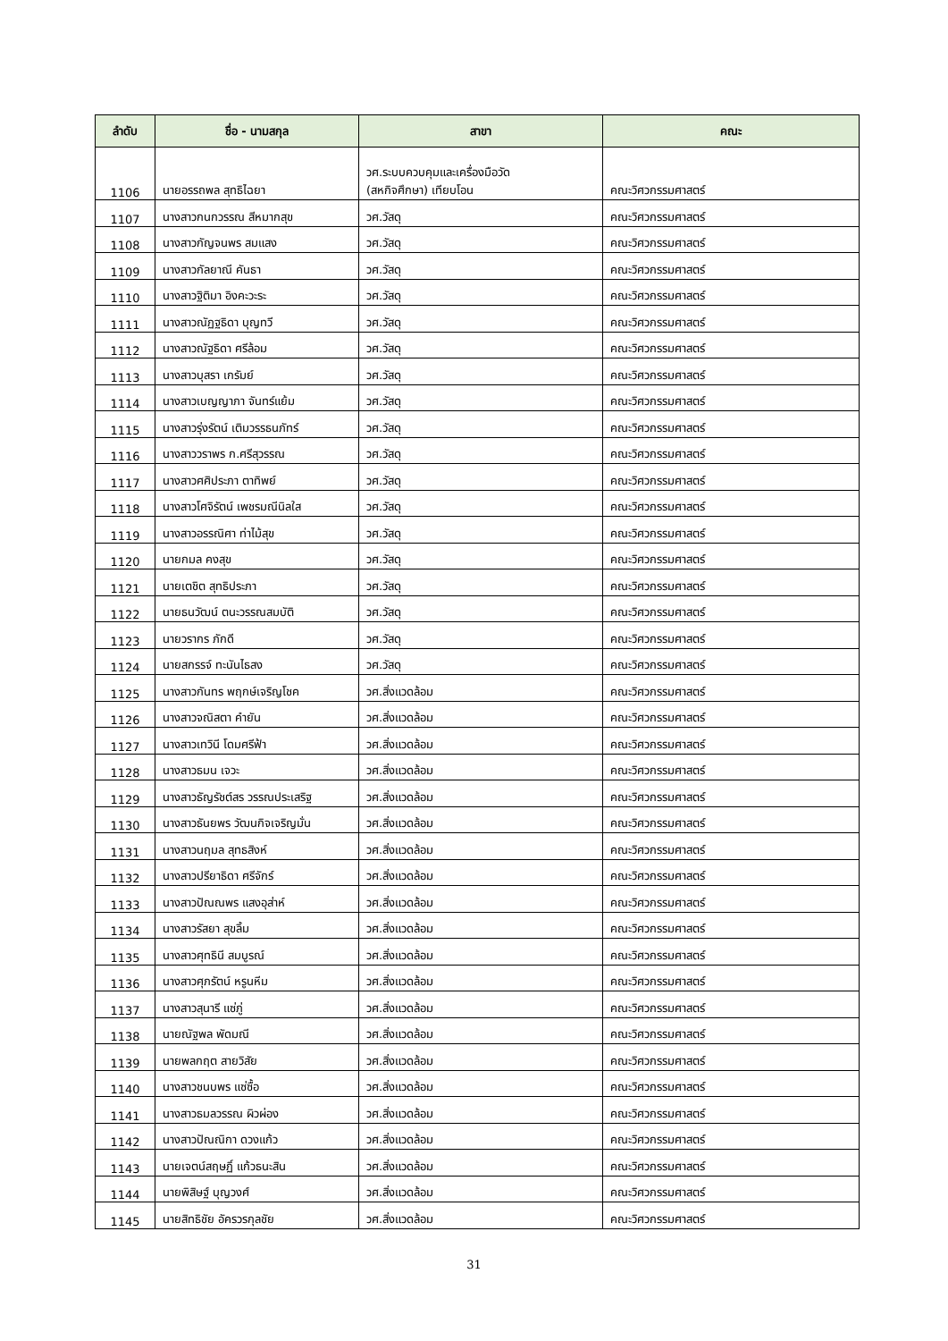| ลำดับ | ชื่อ - นามสกุล | สาขา | คณะ |
| --- | --- | --- | --- |
| 1106 | นายอรรถพล สุทธิไฉยา | วศ.ระบบควบคุมและเครื่องมือวัด (สหกิจศึกษา) เทียบโอน | คณะวิศวกรรมศาสตร์ |
| 1107 | นางสาวกนกวรรณ สีหมากสุข | วศ.วัสดุ | คณะวิศวกรรมศาสตร์ |
| 1108 | นางสาวกัญจนพร สมแสง | วศ.วัสดุ | คณะวิศวกรรมศาสตร์ |
| 1109 | นางสาวกัลยาณี คันธา | วศ.วัสดุ | คณะวิศวกรรมศาสตร์ |
| 1110 | นางสาวฐิติมา อิงคะวะระ | วศ.วัสดุ | คณะวิศวกรรมศาสตร์ |
| 1111 | นางสาวณัฏฐธิดา บุญทวี | วศ.วัสดุ | คณะวิศวกรรมศาสตร์ |
| 1112 | นางสาวณัฐธิดา ศรีล้อม | วศ.วัสดุ | คณะวิศวกรรมศาสตร์ |
| 1113 | นางสาวบุสรา เกรัมย์ | วศ.วัสดุ | คณะวิศวกรรมศาสตร์ |
| 1114 | นางสาวเบญญาภา จันทร์แย้ม | วศ.วัสดุ | คณะวิศวกรรมศาสตร์ |
| 1115 | นางสาวรุ่งรัตน์ เติมวรรธนภัทร์ | วศ.วัสดุ | คณะวิศวกรรมศาสตร์ |
| 1116 | นางสาววราพร ก.ศรีสุวรรณ | วศ.วัสดุ | คณะวิศวกรรมศาสตร์ |
| 1117 | นางสาวศศิประภา ตาทิพย์ | วศ.วัสดุ | คณะวิศวกรรมศาสตร์ |
| 1118 | นางสาวโศจิรัตน์ เพชรมณีนิลใส | วศ.วัสดุ | คณะวิศวกรรมศาสตร์ |
| 1119 | นางสาวอรรณิศา ท่าไม้สุข | วศ.วัสดุ | คณะวิศวกรรมศาสตร์ |
| 1120 | นายกมล คงสุข | วศ.วัสดุ | คณะวิศวกรรมศาสตร์ |
| 1121 | นายเตชิต สุทธิประภา | วศ.วัสดุ | คณะวิศวกรรมศาสตร์ |
| 1122 | นายธนวัฒน์ ตนะวรรณสมบัติ | วศ.วัสดุ | คณะวิศวกรรมศาสตร์ |
| 1123 | นายวรากร ภักดี | วศ.วัสดุ | คณะวิศวกรรมศาสตร์ |
| 1124 | นายสกรรจ์ ทะนันไธสง | วศ.วัสดุ | คณะวิศวกรรมศาสตร์ |
| 1125 | นางสาวกันทร พฤกษ์เจริญโชค | วศ.สิ่งแวดล้อม | คณะวิศวกรรมศาสตร์ |
| 1126 | นางสาวจณิสตา คำยัน | วศ.สิ่งแวดล้อม | คณะวิศวกรรมศาสตร์ |
| 1127 | นางสาวเทวินี โดมศรีฟ้า | วศ.สิ่งแวดล้อม | คณะวิศวกรรมศาสตร์ |
| 1128 | นางสาวธมน เจวะ | วศ.สิ่งแวดล้อม | คณะวิศวกรรมศาสตร์ |
| 1129 | นางสาวธัญรัชต์สร วรรณประเสริฐ | วศ.สิ่งแวดล้อม | คณะวิศวกรรมศาสตร์ |
| 1130 | นางสาวธันยพร วัฒนกิจเจริญมั่น | วศ.สิ่งแวดล้อม | คณะวิศวกรรมศาสตร์ |
| 1131 | นางสาวนฤมล สุทธสิงห์ | วศ.สิ่งแวดล้อม | คณะวิศวกรรมศาสตร์ |
| 1132 | นางสาวปรียาธิดา ศรีจักร์ | วศ.สิ่งแวดล้อม | คณะวิศวกรรมศาสตร์ |
| 1133 | นางสาวปัณณพร แสงอุส่าห์ | วศ.สิ่งแวดล้อม | คณะวิศวกรรมศาสตร์ |
| 1134 | นางสาวรัสยา สุขลิ้ม | วศ.สิ่งแวดล้อม | คณะวิศวกรรมศาสตร์ |
| 1135 | นางสาวศุทธินี สมบูรณ์ | วศ.สิ่งแวดล้อม | คณะวิศวกรรมศาสตร์ |
| 1136 | นางสาวศุภรัตน์ หรูนหีม | วศ.สิ่งแวดล้อม | คณะวิศวกรรมศาสตร์ |
| 1137 | นางสาวสุนารี แซ่ภู่ | วศ.สิ่งแวดล้อม | คณะวิศวกรรมศาสตร์ |
| 1138 | นายณัฐพล พัดมณี | วศ.สิ่งแวดล้อม | คณะวิศวกรรมศาสตร์ |
| 1139 | นายพลกฤต สายวิสัย | วศ.สิ่งแวดล้อม | คณะวิศวกรรมศาสตร์ |
| 1140 | นางสาวชนบพร แซ่ซื้อ | วศ.สิ่งแวดล้อม | คณะวิศวกรรมศาสตร์ |
| 1141 | นางสาวธมลวรรณ ผิวผ่อง | วศ.สิ่งแวดล้อม | คณะวิศวกรรมศาสตร์ |
| 1142 | นางสาวปัณณิกา ดวงแก้ว | วศ.สิ่งแวดล้อม | คณะวิศวกรรมศาสตร์ |
| 1143 | นายเจตน์สฤษฏิ์ แก้วธนะสิน | วศ.สิ่งแวดล้อม | คณะวิศวกรรมศาสตร์ |
| 1144 | นายพิสิษฐ์ บุญวงศ์ | วศ.สิ่งแวดล้อม | คณะวิศวกรรมศาสตร์ |
| 1145 | นายสิทธิชัย อัครวรกุลชัย | วศ.สิ่งแวดล้อม | คณะวิศวกรรมศาสตร์ |
31